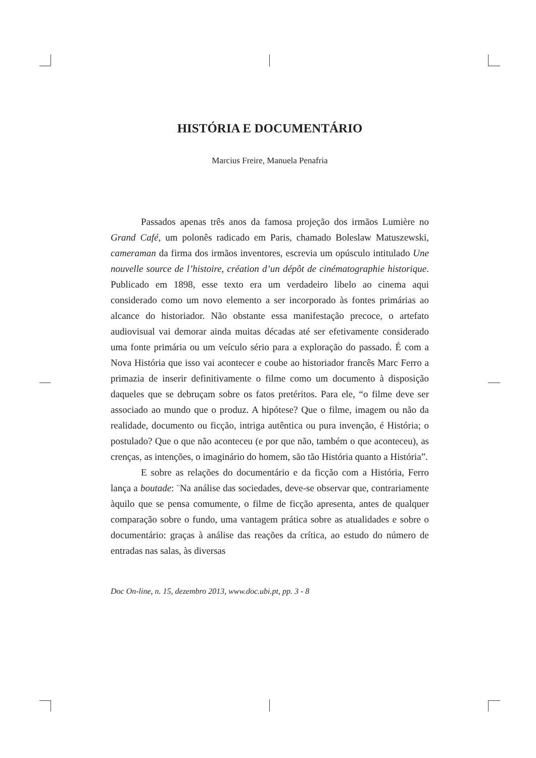HISTÓRIA E DOCUMENTÁRIO
Marcius Freire, Manuela Penafria
Passados apenas três anos da famosa projeção dos irmãos Lumière no Grand Café, um polonês radicado em Paris, chamado Boleslaw Matuszewski, cameraman da firma dos irmãos inventores, escrevia um opúsculo intitulado Une nouvelle source de l’histoire, création d’un dépôt de cinématographie historique. Publicado em 1898, esse texto era um verdadeiro libelo ao cinema aqui considerado como um novo elemento a ser incorporado às fontes primárias ao alcance do historiador. Não obstante essa manifestação precoce, o artefato audiovisual vai demorar ainda muitas décadas até ser efetivamente considerado uma fonte primária ou um veículo sério para a exploração do passado. É com a Nova História que isso vai acontecer e coube ao historiador francês Marc Ferro a primazia de inserir definitivamente o filme como um documento à disposição daqueles que se debruçam sobre os fatos pretéritos. Para ele, “o filme deve ser associado ao mundo que o produz. A hipótese? Que o filme, imagem ou não da realidade, documento ou ficção, intriga autêntica ou pura invenção, é História; o postulado? Que o que não aconteceu (e por que não, também o que aconteceu), as crenças, as intenções, o imaginário do homem, são tão História quanto a História”.
E sobre as relações do documentário e da ficção com a História, Ferro lança a boutade: ¨Na análise das sociedades, deve-se observar que, contrariamente àquilo que se pensa comumente, o filme de ficção apresenta, antes de qualquer comparação sobre o fundo, uma vantagem prática sobre as atualidades e sobre o documentário: graças à análise das reações da crítica, ao estudo do número de entradas nas salas, às diversas
Doc On-line, n. 15, dezembro 2013, www.doc.ubi.pt, pp. 3 - 8